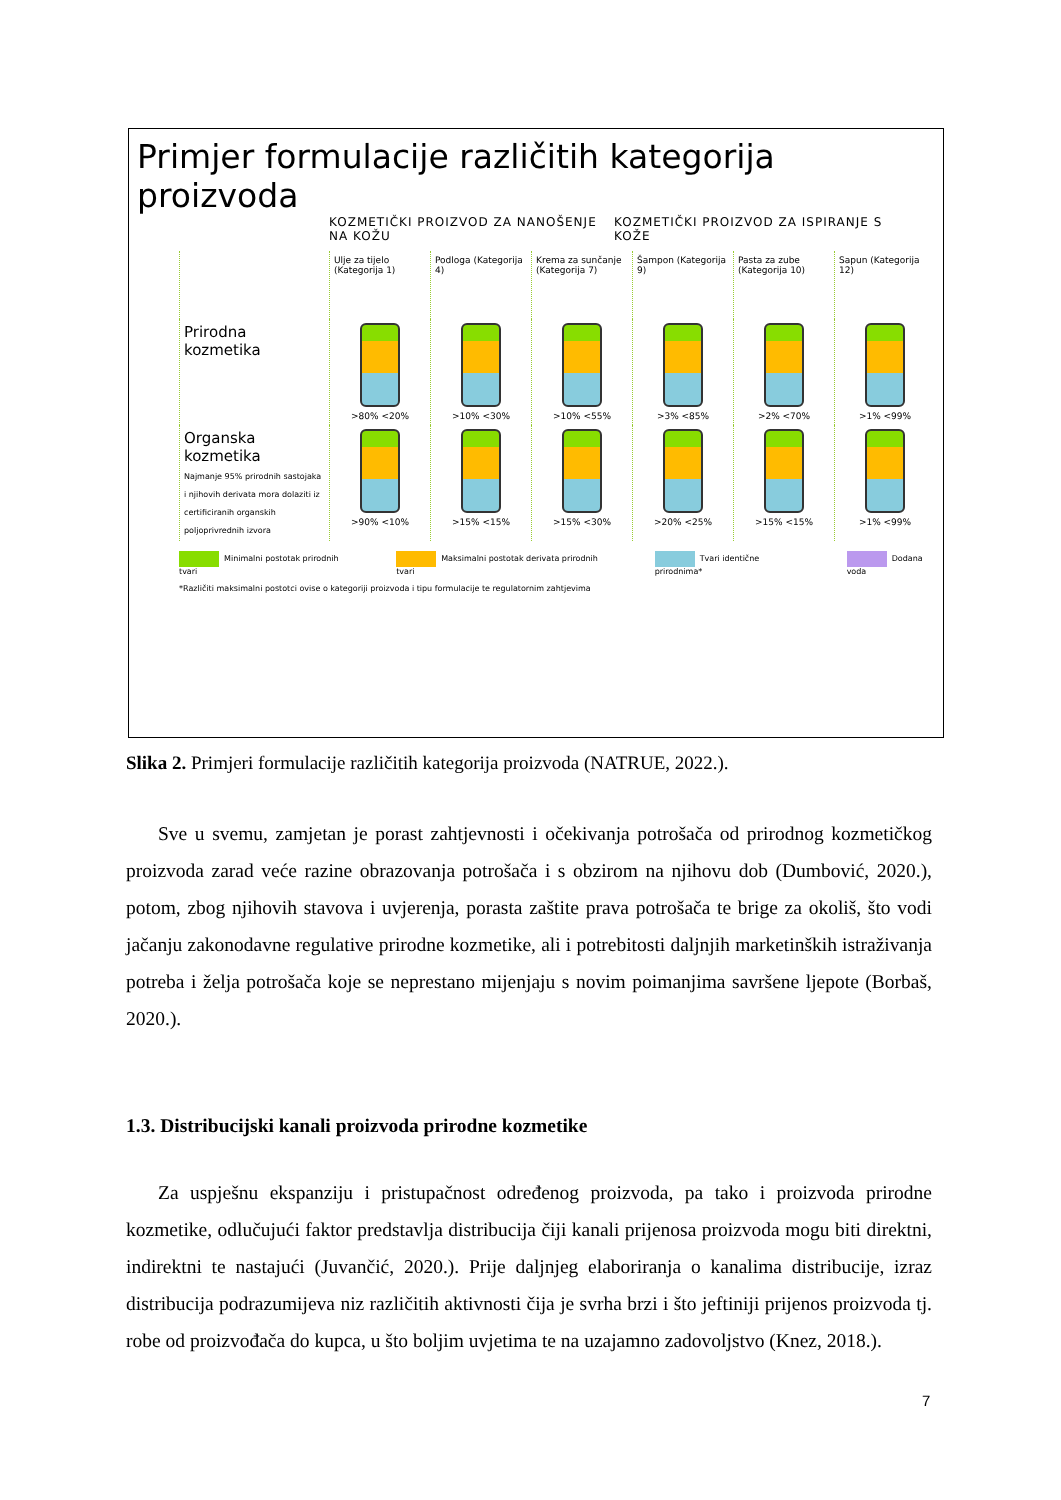Primjer formulacije različitih kategorija proizvoda
KOZMETIČKI PROIZVOD ZA NANOŠENJE NA KOŽU
KOZMETIČKI PROIZVOD ZA ISPIRANJE S KOŽE
Ulje za tijelo (Kategorija 1)
Podloga (Kategorija 4)
Krema za sunčanje (Kategorija 7)
Šampon (Kategorija 9)
Pasta za zube (Kategorija 10)
Sapun (Kategorija 12)
Prirodna kozmetika
>80% <20%
>10% <30%
>10% <55%
>3% <85%
>2% <70%
>1% <99%
Organska kozmetika
Najmanje 95% prirodnih sastojaka i njihovih derivata mora dolaziti iz certificiranih organskih poljoprivrednih izvora
>90% <10%
>15% <15%
>15% <30%
>20% <25%
>15% <15%
>1% <99%
Minimalni postotak prirodnih tvari Maksimalni postotak derivata prirodnih tvari Tvari identične prirodnima* Dodana voda
*Različiti maksimalni postotci ovise o kategoriji proizvoda i tipu formulacije te regulatornim zahtjevima
Slika 2. Primjeri formulacije različitih kategorija proizvoda (NATRUE, 2022.).
Sve u svemu, zamjetan je porast zahtjevnosti i očekivanja potrošača od prirodnog kozmetičkog proizvoda zarad veće razine obrazovanja potrošača i s obzirom na njihovu dob (Dumbović, 2020.), potom, zbog njihovih stavova i uvjerenja, porasta zaštite prava potrošača te brige za okoliš, što vodi jačanju zakonodavne regulative prirodne kozmetike, ali i potrebitosti daljnjih marketinških istraživanja potreba i želja potrošača koje se neprestano mijenjaju s novim poimanjima savršene ljepote (Borbaš, 2020.).
1.3. Distribucijski kanali proizvoda prirodne kozmetike
Za uspješnu ekspanziju i pristupačnost određenog proizvoda, pa tako i proizvoda prirodne kozmetike, odlučujući faktor predstavlja distribucija čiji kanali prijenosa proizvoda mogu biti direktni, indirektni te nastajući (Juvančić, 2020.). Prije daljnjeg elaboriranja o kanalima distribucije, izraz distribucija podrazumijeva niz različitih aktivnosti čija je svrha brzi i što jeftiniji prijenos proizvoda tj. robe od proizvođača do kupca, u što boljim uvjetima te na uzajamno zadovoljstvo (Knez, 2018.).
7